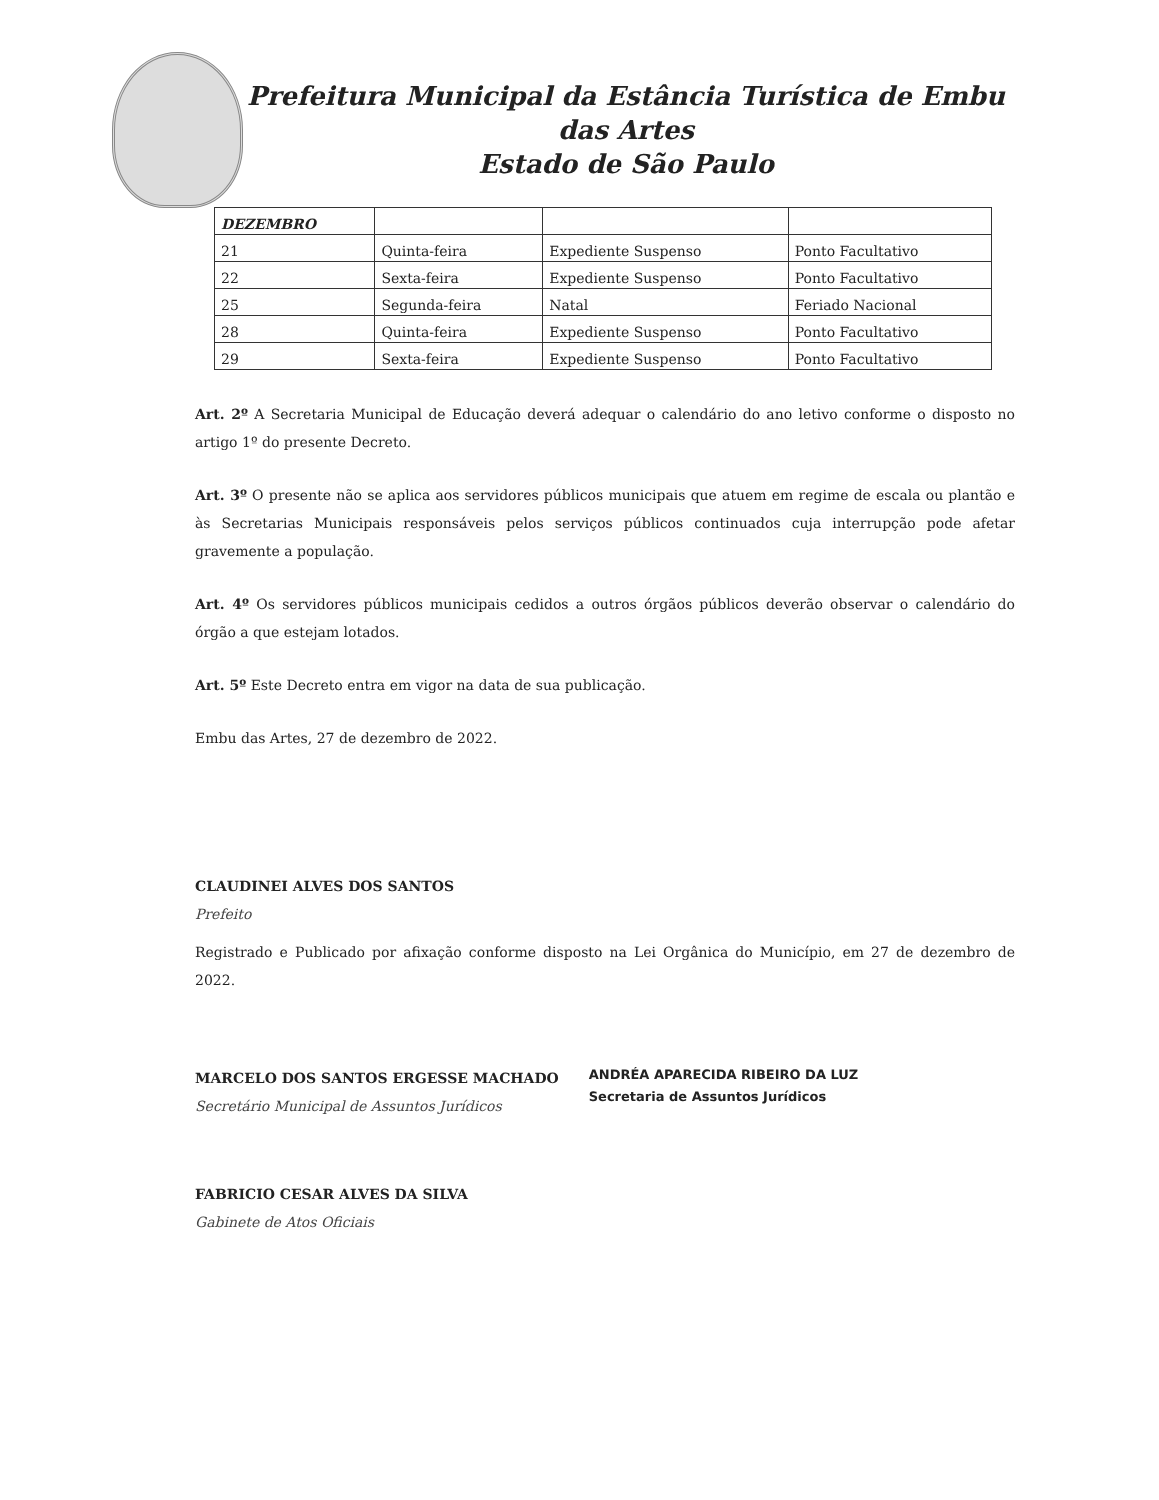Prefeitura Municipal da Estância Turística de Embu das Artes
Estado de São Paulo
| DEZEMBRO | | | |
| --- | --- | --- | --- |
| 21 | Quinta-feira | Expediente Suspenso | Ponto Facultativo |
| 22 | Sexta-feira | Expediente Suspenso | Ponto Facultativo |
| 25 | Segunda-feira | Natal | Feriado Nacional |
| 28 | Quinta-feira | Expediente Suspenso | Ponto Facultativo |
| 29 | Sexta-feira | Expediente Suspenso | Ponto Facultativo |
Art. 2º A Secretaria Municipal de Educação deverá adequar o calendário do ano letivo conforme o disposto no artigo 1º do presente Decreto.
Art. 3º O presente não se aplica aos servidores públicos municipais que atuem em regime de escala ou plantão e às Secretarias Municipais responsáveis pelos serviços públicos continuados cuja interrupção pode afetar gravemente a população.
Art. 4º Os servidores públicos municipais cedidos a outros órgãos públicos deverão observar o calendário do órgão a que estejam lotados.
Art. 5º Este Decreto entra em vigor na data de sua publicação.
Embu das Artes, 27 de dezembro de 2022.
CLAUDINEI ALVES DOS SANTOS
Prefeito
Registrado e Publicado por afixação conforme disposto na Lei Orgânica do Município, em 27 de dezembro de 2022.
MARCELO DOS SANTOS ERGESSE MACHADO
Secretário Municipal de Assuntos Jurídicos
ANDRÉA APARECIDA RIBEIRO DA LUZ
Secretaria de Assuntos Jurídicos
FABRICIO CESAR ALVES DA SILVA
Gabinete de Atos Oficiais